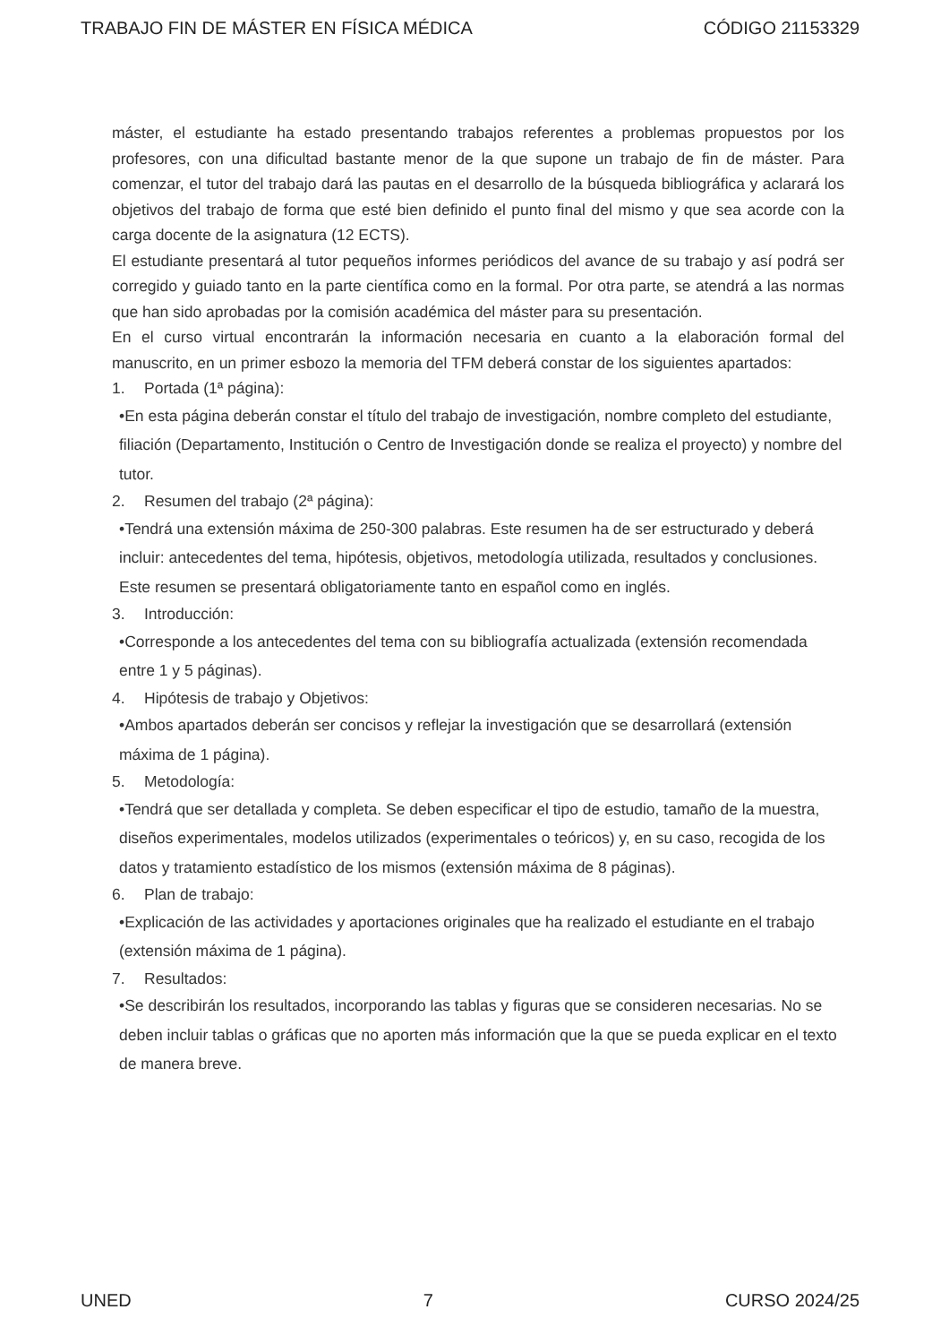TRABAJO FIN DE MÁSTER EN FÍSICA MÉDICA CÓDIGO 21153329
máster, el estudiante ha estado presentando trabajos referentes a problemas propuestos por los profesores, con una dificultad bastante menor de la que supone un trabajo de fin de máster. Para comenzar, el tutor del trabajo dará las pautas en el desarrollo de la búsqueda bibliográfica y aclarará los objetivos del trabajo de forma que esté bien definido el punto final del mismo y que sea acorde con la carga docente de la asignatura (12 ECTS).
El estudiante presentará al tutor pequeños informes periódicos del avance de su trabajo y así podrá ser corregido y guiado tanto en la parte científica como en la formal. Por otra parte, se atendrá a las normas que han sido aprobadas por la comisión académica del máster para su presentación.
En el curso virtual encontrarán la información necesaria en cuanto a la elaboración formal del manuscrito, en un primer esbozo la memoria del TFM deberá constar de los siguientes apartados:
1. Portada (1ª página):
•En esta página deberán constar el título del trabajo de investigación, nombre completo del estudiante, filiación (Departamento, Institución o Centro de Investigación donde se realiza el proyecto) y nombre del tutor.
2. Resumen del trabajo (2ª página):
•Tendrá una extensión máxima de 250-300 palabras. Este resumen ha de ser estructurado y deberá incluir: antecedentes del tema, hipótesis, objetivos, metodología utilizada, resultados y conclusiones. Este resumen se presentará obligatoriamente tanto en español como en inglés.
3. Introducción:
•Corresponde a los antecedentes del tema con su bibliografía actualizada (extensión recomendada entre 1 y 5 páginas).
4. Hipótesis de trabajo y Objetivos:
•Ambos apartados deberán ser concisos y reflejar la investigación que se desarrollará (extensión máxima de 1 página).
5. Metodología:
•Tendrá que ser detallada y completa. Se deben especificar el tipo de estudio, tamaño de la muestra, diseños experimentales, modelos utilizados (experimentales o teóricos) y, en su caso, recogida de los datos y tratamiento estadístico de los mismos (extensión máxima de 8 páginas).
6. Plan de trabajo:
•Explicación de las actividades y aportaciones originales que ha realizado el estudiante en el trabajo (extensión máxima de 1 página).
7. Resultados:
•Se describirán los resultados, incorporando las tablas y figuras que se consideren necesarias. No se deben incluir tablas o gráficas que no aporten más información que la que se pueda explicar en el texto de manera breve.
UNED 7 CURSO 2024/25